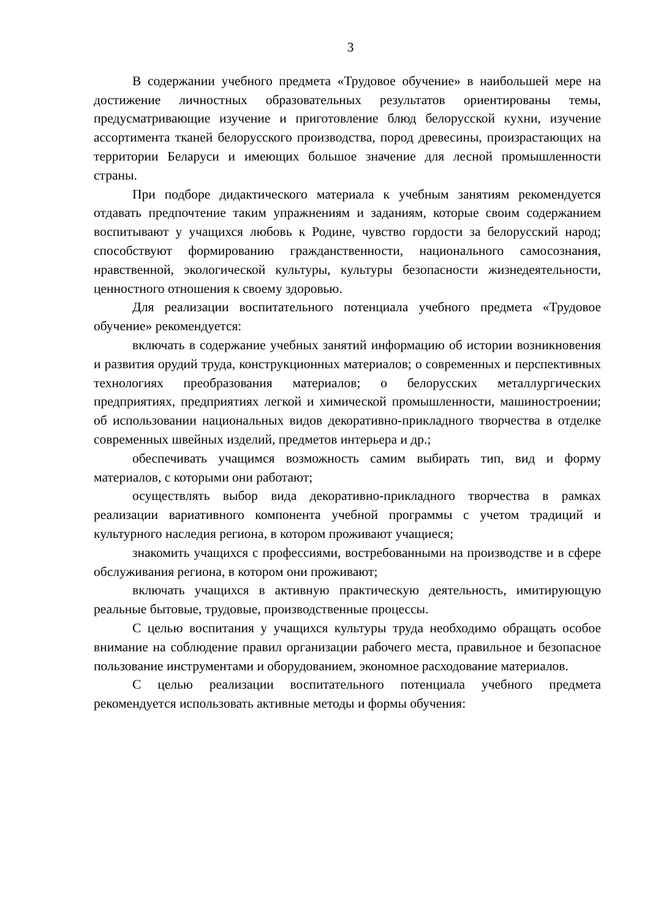3
В содержании учебного предмета «Трудовое обучение» в наибольшей мере на достижение личностных образовательных результатов ориентированы темы, предусматривающие изучение и приготовление блюд белорусской кухни, изучение ассортимента тканей белорусского производства, пород древесины, произрастающих на территории Беларуси и имеющих большое значение для лесной промышленности страны.
При подборе дидактического материала к учебным занятиям рекомендуется отдавать предпочтение таким упражнениям и заданиям, которые своим содержанием воспитывают у учащихся любовь к Родине, чувство гордости за белорусский народ; способствуют формированию гражданственности, национального самосознания, нравственной, экологической культуры, культуры безопасности жизнедеятельности, ценностного отношения к своему здоровью.
Для реализации воспитательного потенциала учебного предмета «Трудовое обучение» рекомендуется:
включать в содержание учебных занятий информацию об истории возникновения и развития орудий труда, конструкционных материалов; о современных и перспективных технологиях преобразования материалов; о белорусских металлургических предприятиях, предприятиях легкой и химической промышленности, машиностроении; об использовании национальных видов декоративно-прикладного творчества в отделке современных швейных изделий, предметов интерьера и др.;
обеспечивать учащимся возможность самим выбирать тип, вид и форму материалов, с которыми они работают;
осуществлять выбор вида декоративно-прикладного творчества в рамках реализации вариативного компонента учебной программы с учетом традиций и культурного наследия региона, в котором проживают учащиеся;
знакомить учащихся с профессиями, востребованными на производстве и в сфере обслуживания региона, в котором они проживают;
включать учащихся в активную практическую деятельность, имитирующую реальные бытовые, трудовые, производственные процессы.
С целью воспитания у учащихся культуры труда необходимо обращать особое внимание на соблюдение правил организации рабочего места, правильное и безопасное пользование инструментами и оборудованием, экономное расходование материалов.
С целью реализации воспитательного потенциала учебного предмета рекомендуется использовать активные методы и формы обучения: